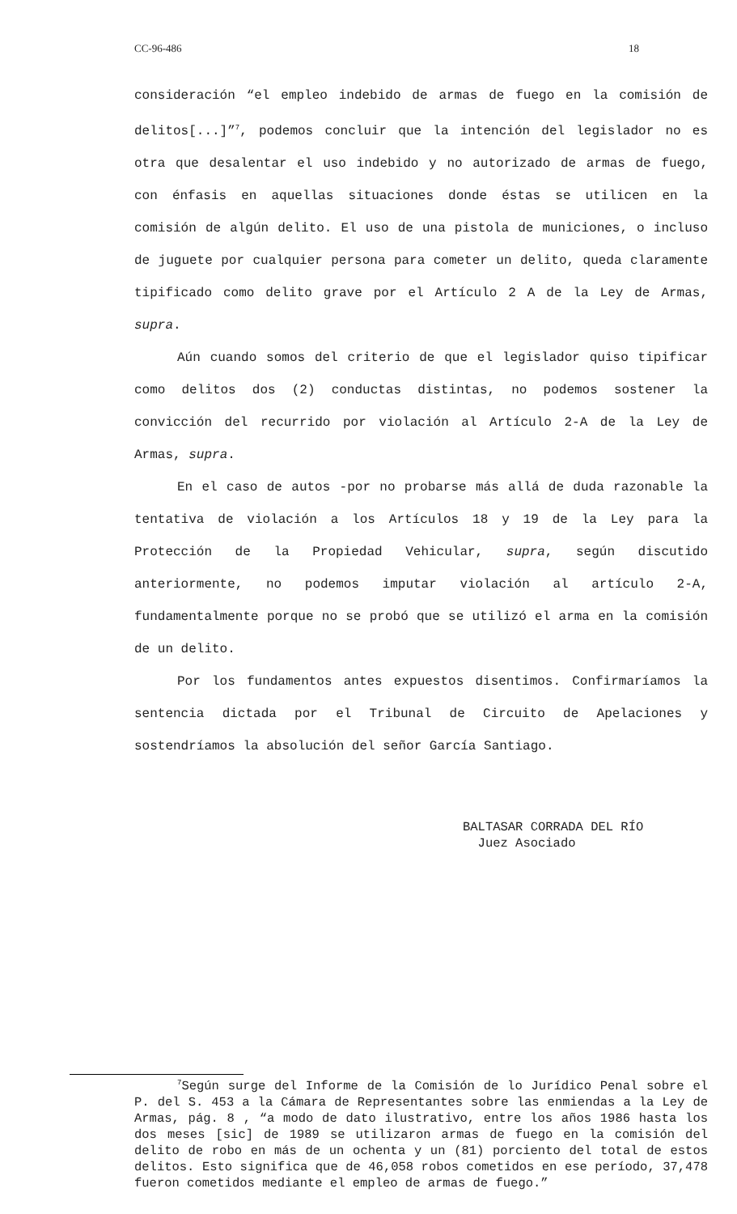CC-96-486 18
consideración “el empleo indebido de armas de fuego en la comisión de delitos[...]”<sup>7</sup>, podemos concluir que la intención del legislador no es otra que desalentar el uso indebido y no autorizado de armas de fuego, con énfasis en aquellas situaciones donde éstas se utilicen en la comisión de algún delito. El uso de una pistola de municiones, o incluso de juguete por cualquier persona para cometer un delito, queda claramente tipificado como delito grave por el Artículo 2 A de la Ley de Armas, supra.
Aún cuando somos del criterio de que el legislador quiso tipificar como delitos dos (2) conductas distintas, no podemos sostener la convicción del recurrido por violación al Artículo 2-A de la Ley de Armas, supra.
En el caso de autos -por no probarse más allá de duda razonable la tentativa de violación a los Artículos 18 y 19 de la Ley para la Protección de la Propiedad Vehicular, supra, según discutido anteriormente, no podemos imputar violación al artículo 2-A, fundamentalmente porque no se probó que se utilizó el arma en la comisión de un delito.
Por los fundamentos antes expuestos disentimos. Confirmaríamos la sentencia dictada por el Tribunal de Circuito de Apelaciones y sostendríamos la absolución del señor García Santiago.
BALTASAR CORRADA DEL RÍO
Juez Asociado
<sup>7</sup> Según surge del Informe de la Comisión de lo Jurídico Penal sobre el P. del S. 453 a la Cámara de Representantes sobre las enmiendas a la Ley de Armas, pág. 8 , “a modo de dato ilustrativo, entre los años 1986 hasta los dos meses [sic] de 1989 se utilizaron armas de fuego en la comisión del delito de robo en más de un ochenta y un (81) porciento del total de estos delitos. Esto significa que de 46,058 robos cometidos en ese período, 37,478 fueron cometidos mediante el empleo de armas de fuego.”